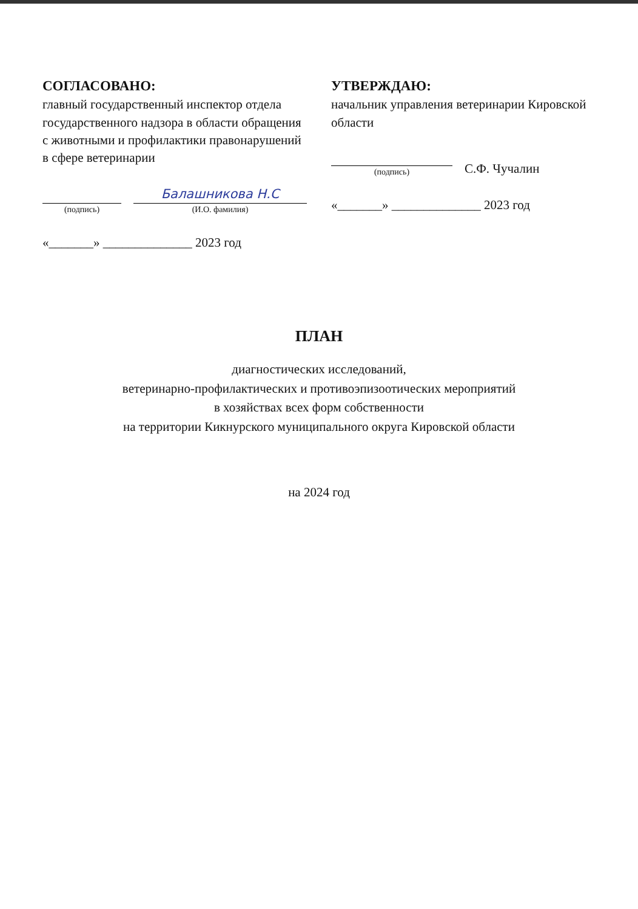СОГЛАСОВАНО:
главный государственный инспектор отдела государственного надзора в области обращения с животными и профилактики правонарушений в сфере ветеринарии
(подпись)
Балашникова Н.С
(И.О. фамилия)
«_______» ______________ 2023 год
УТВЕРЖДАЮ:
начальник управления ветеринарии Кировской области
(подпись)
С.Ф. Чучалин
«_______» ______________ 2023 год
ПЛАН
диагностических исследований,
ветеринарно-профилактических и противоэпизоотических мероприятий
в хозяйствах всех форм собственности
на территории Кикнурского муниципального округа Кировской области
на 2024 год